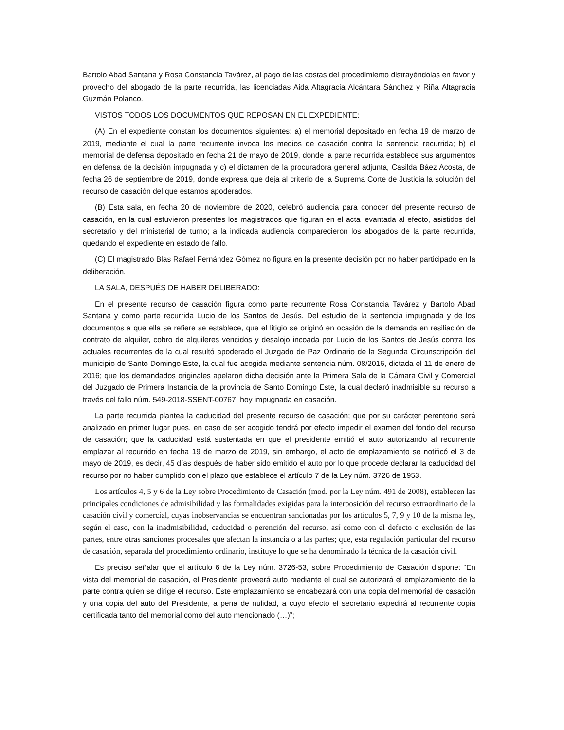Bartolo Abad Santana y Rosa Constancia Tavárez, al pago de las costas del procedimiento distrayéndolas en favor y provecho del abogado de la parte recurrida, las licenciadas Aida Altagracia Alcántara Sánchez y Riña Altagracia Guzmán Polanco.
VISTOS TODOS LOS DOCUMENTOS QUE REPOSAN EN EL EXPEDIENTE:
(A) En el expediente constan los documentos siguientes: a) el memorial depositado en fecha 19 de marzo de 2019, mediante el cual la parte recurrente invoca los medios de casación contra la sentencia recurrida; b) el memorial de defensa depositado en fecha 21 de mayo de 2019, donde la parte recurrida establece sus argumentos en defensa de la decisión impugnada y c) el dictamen de la procuradora general adjunta, Casilda Báez Acosta, de fecha 26 de septiembre de 2019, donde expresa que deja al criterio de la Suprema Corte de Justicia la solución del recurso de casación del que estamos apoderados.
(B) Esta sala, en fecha 20 de noviembre de 2020, celebró audiencia para conocer del presente recurso de casación, en la cual estuvieron presentes los magistrados que figuran en el acta levantada al efecto, asistidos del secretario y del ministerial de turno; a la indicada audiencia comparecieron los abogados de la parte recurrida, quedando el expediente en estado de fallo.
(C) El magistrado Blas Rafael Fernández Gómez no figura en la presente decisión por no haber participado en la deliberación.
LA SALA, DESPUÉS DE HABER DELIBERADO:
En el presente recurso de casación figura como parte recurrente Rosa Constancia Tavárez y Bartolo Abad Santana y como parte recurrida Lucio de los Santos de Jesús. Del estudio de la sentencia impugnada y de los documentos a que ella se refiere se establece, que el litigio se originó en ocasión de la demanda en resiliación de contrato de alquiler, cobro de alquileres vencidos y desalojo incoada por Lucio de los Santos de Jesús contra los actuales recurrentes de la cual resultó apoderado el Juzgado de Paz Ordinario de la Segunda Circunscripción del municipio de Santo Domingo Este, la cual fue acogida mediante sentencia núm. 08/2016, dictada el 11 de enero de 2016; que los demandados originales apelaron dicha decisión ante la Primera Sala de la Cámara Civil y Comercial del Juzgado de Primera Instancia de la provincia de Santo Domingo Este, la cual declaró inadmisible su recurso a través del fallo núm. 549-2018-SSENT-00767, hoy impugnada en casación.
La parte recurrida plantea la caducidad del presente recurso de casación; que por su carácter perentorio será analizado en primer lugar pues, en caso de ser acogido tendrá por efecto impedir el examen del fondo del recurso de casación; que la caducidad está sustentada en que el presidente emitió el auto autorizando al recurrente emplazar al recurrido en fecha 19 de marzo de 2019, sin embargo, el acto de emplazamiento se notificó el 3 de mayo de 2019, es decir, 45 días después de haber sido emitido el auto por lo que procede declarar la caducidad del recurso por no haber cumplido con el plazo que establece el artículo 7 de la Ley núm. 3726 de 1953.
Los artículos 4, 5 y 6 de la Ley sobre Procedimiento de Casación (mod. por la Ley núm. 491 de 2008), establecen las principales condiciones de admisibilidad y las formalidades exigidas para la interposición del recurso extraordinario de la casación civil y comercial, cuyas inobservancias se encuentran sancionadas por los artículos 5, 7, 9 y 10 de la misma ley, según el caso, con la inadmisibilidad, caducidad o perención del recurso, así como con el defecto o exclusión de las partes, entre otras sanciones procesales que afectan la instancia o a las partes; que, esta regulación particular del recurso de casación, separada del procedimiento ordinario, instituye lo que se ha denominado la técnica de la casación civil.
Es preciso señalar que el artículo 6 de la Ley núm. 3726-53, sobre Procedimiento de Casación dispone: “En vista del memorial de casación, el Presidente proveerá auto mediante el cual se autorizará el emplazamiento de la parte contra quien se dirige el recurso. Este emplazamiento se encabezará con una copia del memorial de casación y una copia del auto del Presidente, a pena de nulidad, a cuyo efecto el secretario expedirá al recurrente copia certificada tanto del memorial como del auto mencionado (…)”;